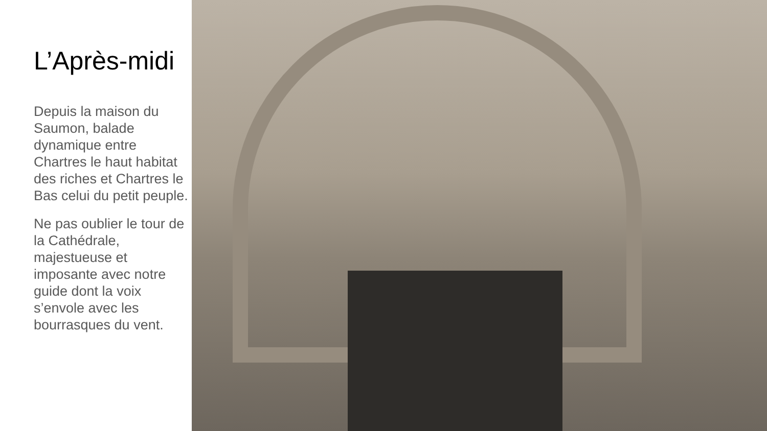L’Après-midi
Depuis la maison du Saumon, balade dynamique entre Chartres le haut habitat des riches et Chartres le Bas celui du petit peuple.
Ne pas oublier le tour de la Cathédrale, majestueuse et imposante avec notre guide dont la voix s’envole avec les bourrasques du vent.